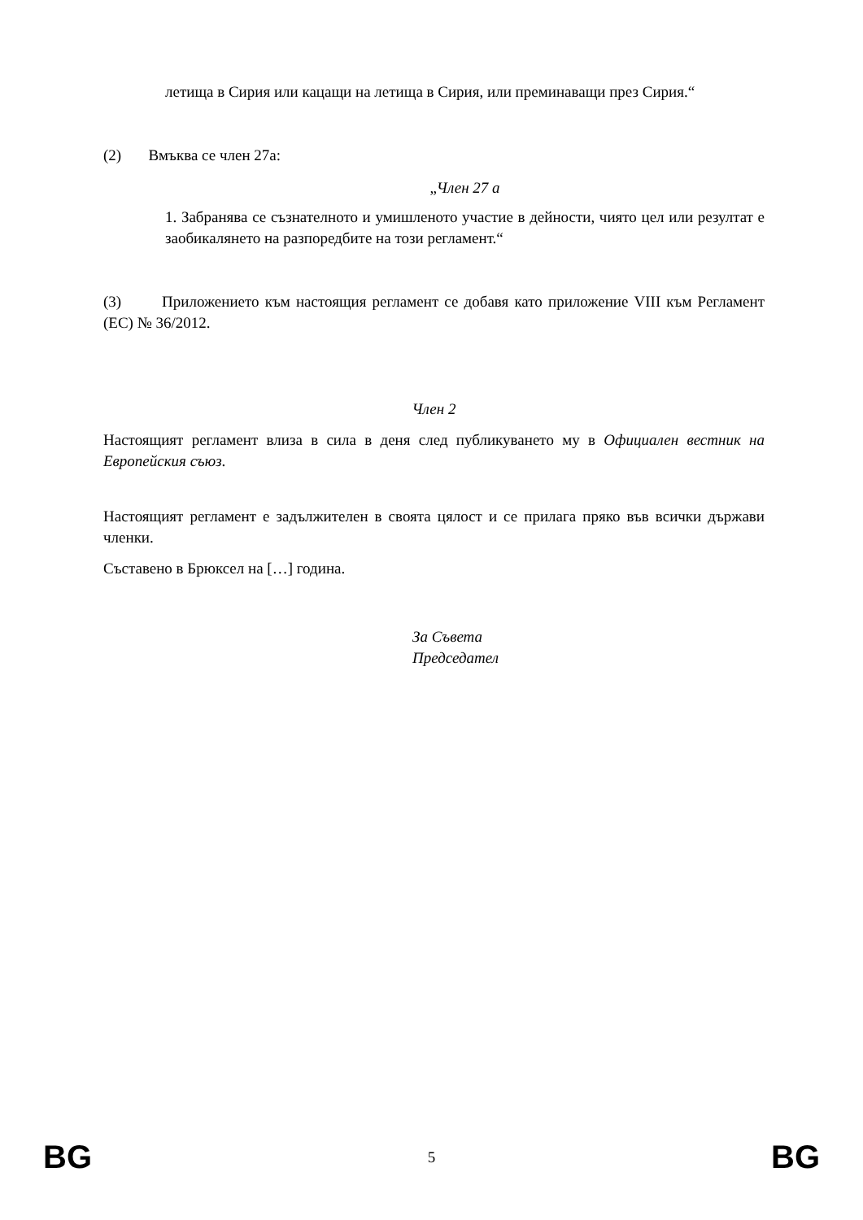летища в Сирия или кацащи на летища в Сирия, или преминаващи през Сирия.“
(2) Вмъква се член 27а:
„Член 27 а
1. Забранява се съзнателното и умишленото участие в дейности, чиято цел или резултат е заобикалянето на разпоредбите на този регламент.“
(3) Приложението към настоящия регламент се добавя като приложение VIII към Регламент (ЕС) № 36/2012.
Член 2
Настоящият регламент влиза в сила в деня след публикуването му в Официален вестник на Европейския съюз.
Настоящият регламент е задължителен в своята цялост и се прилага пряко във всички държави членки.
Съставено в Брюксел на […] година.
За Съвета
Председател
BG 5 BG